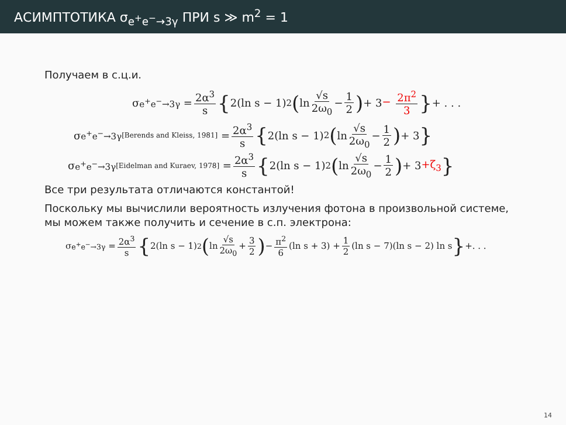АСИМПТОТИКА σ<sub>e<sup>+</sup>e<sup>−</sup>→3γ</sub> ПРИ s ≫ m<sup>2</sup> = 1
Получаем в с.ц.и.
σ<sub>e<sup>+</sup>e<sup>−</sup>→3γ</sub> = 2α<sup>3</sup> s { 2(ln s − 1)<sup>2</sup> (ln √s 2ω<sub>0</sub> − 1 2) + 3 − 2π<sup>2</sup> 3 } + . . .
σ<sub>e<sup>+</sup>e<sup>−</sup>→3γ</sub><sup>[Berends and Kleiss, 1981]</sup> = 2α<sup>3</sup> s { 2(ln s − 1)<sup>2</sup> (ln √s 2ω<sub>0</sub> − 1 2) + 3 }
σ<sub>e<sup>+</sup>e<sup>−</sup>→3γ</sub><sup>[Eidelman and Kuraev, 1978]</sup> = 2α<sup>3</sup> s { 2(ln s − 1)<sup>2</sup> (ln √s 2ω<sub>0</sub> − 1 2) + 3 +ζ<sub>3</sub> }
Все три результата отличаются константой!
Поскольку мы вычислили вероятность излучения фотона в произвольной системе, мы можем также получить и сечение в с.п. электрона:
σ<sub>e<sup>+</sup>e<sup>−</sup>→3γ</sub> = 2α<sup>3</sup> s { 2(ln s − 1)<sup>2</sup> (ln √s 2ω<sub>0</sub> + 3 2) − π<sup>2</sup> 6 (ln s + 3) + 1 2 (ln s − 7)(ln s − 2) ln s } +. . .
14